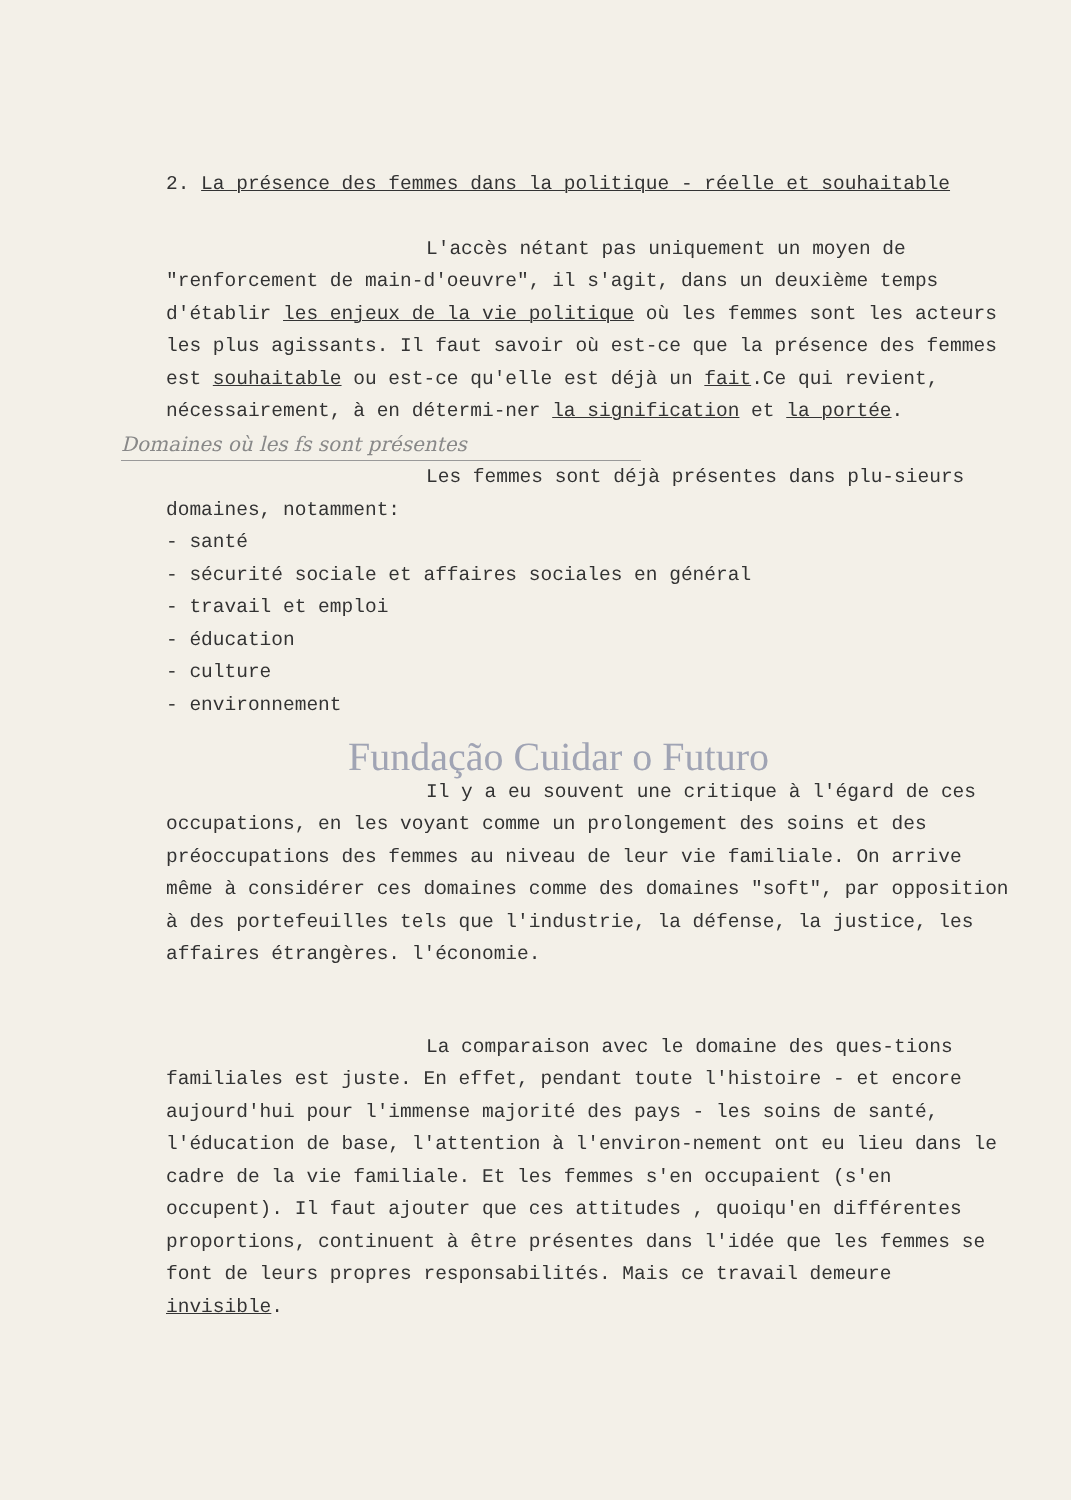2. La présence des femmes dans la politique - réelle et souhaitable
L'accès nétant pas uniquement un moyen de "renforcement de main-d'oeuvre", il s'agit, dans un deuxième temps d'établir les enjeux de la vie politique où les femmes sont les acteurs les plus agissants. Il faut savoir où est-ce que la présence des femmes est souhaitable ou est-ce qu'elle est déjà un fait.Ce qui revient, nécessairement, à en détermi-ner la signification et la portée.
Domaines où les fs sont présentes
Les femmes sont déjà présentes dans plu-sieurs domaines, notamment:
- santé
- sécurité sociale et affaires sociales en général
- travail et emploi
- éducation
- culture
- environnement
Fundação Cuidar o Futuro
Il y a eu souvent une critique à l'égard de ces occupations, en les voyant comme un prolongement des soins et des préoccupations des femmes au niveau de leur vie familiale. On arrive même à considérer ces domaines comme des domaines "soft", par opposition à des portefeuilles tels que l'industrie, la défense, la justice, les affaires étrangères. l'économie.
La comparaison avec le domaine des ques-tions familiales est juste. En effet, pendant toute l'histoire - et encore aujourd'hui pour l'immense majorité des pays - les soins de santé, l'éducation de base, l'attention à l'environ-nement ont eu lieu dans le cadre de la vie familiale. Et les femmes s'en occupaient (s'en occupent). Il faut ajouter que ces attitudes , quoiqu'en différentes proportions, continuent à être présentes dans l'idée que les femmes se font de leurs propres responsabilités. Mais ce travail demeure invisible.